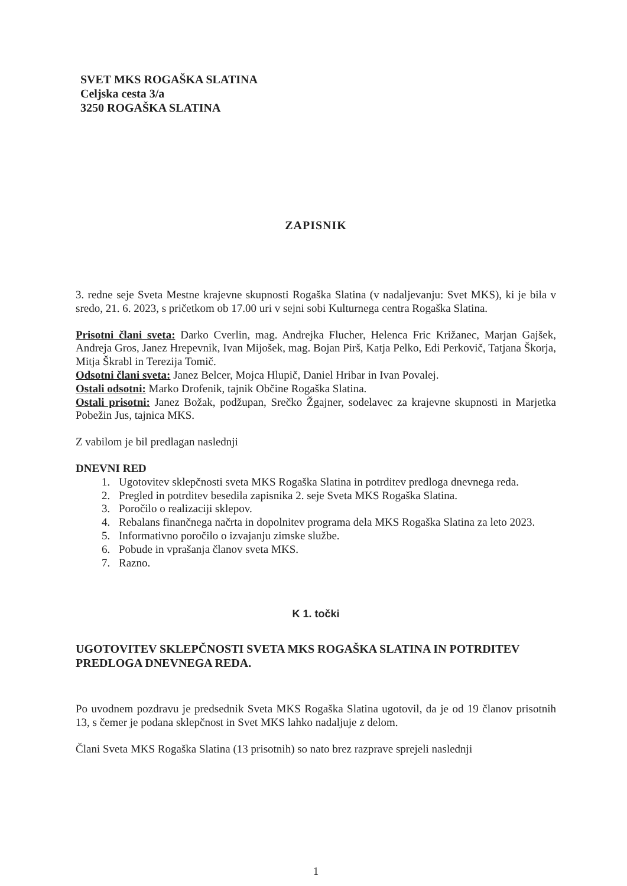SVET MKS ROGAŠKA SLATINA
Celjska cesta 3/a
3250 ROGAŠKA SLATINA
ZAPISNIK
3. redne seje Sveta Mestne krajevne skupnosti Rogaška Slatina (v nadaljevanju: Svet MKS), ki je bila v sredo, 21. 6. 2023, s pričetkom ob 17.00 uri v sejni sobi Kulturnega centra Rogaška Slatina.
Prisotni člani sveta: Darko Cverlin, mag. Andrejka Flucher, Helenca Fric Križanec, Marjan Gajšek, Andreja Gros, Janez Hrepevnik, Ivan Mijošek, mag. Bojan Pirš, Katja Pelko, Edi Perkovič, Tatjana Škorja, Mitja Škrabl in Terezija Tomič.
Odsotni člani sveta: Janez Belcer, Mojca Hlupič, Daniel Hribar in Ivan Povalej.
Ostali odsotni: Marko Drofenik, tajnik Občine Rogaška Slatina.
Ostali prisotni: Janez Božak, podžupan, Srečko Žgajner, sodelavec za krajevne skupnosti in Marjetka Pobežin Jus, tajnica MKS.
Z vabilom je bil predlagan naslednji
DNEVNI RED
1. Ugotovitev sklepčnosti sveta MKS Rogaška Slatina in potrditev predloga dnevnega reda.
2. Pregled in potrditev besedila zapisnika 2. seje Sveta MKS Rogaška Slatina.
3. Poročilo o realizaciji sklepov.
4. Rebalans finančnega načrta in dopolnitev programa dela MKS Rogaška Slatina za leto 2023.
5. Informativno poročilo o izvajanju zimske službe.
6. Pobude in vprašanja članov sveta MKS.
7. Razno.
K 1. točki
UGOTOVITEV SKLEPČNOSTI SVETA MKS ROGAŠKA SLATINA IN POTRDITEV PREDLOGA DNEVNEGA REDA.
Po uvodnem pozdravu je predsednik Sveta MKS Rogaška Slatina ugotovil, da je od 19 članov prisotnih 13, s čemer je podana sklepčnost in Svet MKS lahko nadaljuje z delom.
Člani Sveta MKS Rogaška Slatina (13 prisotnih) so nato brez razprave sprejeli naslednji
1